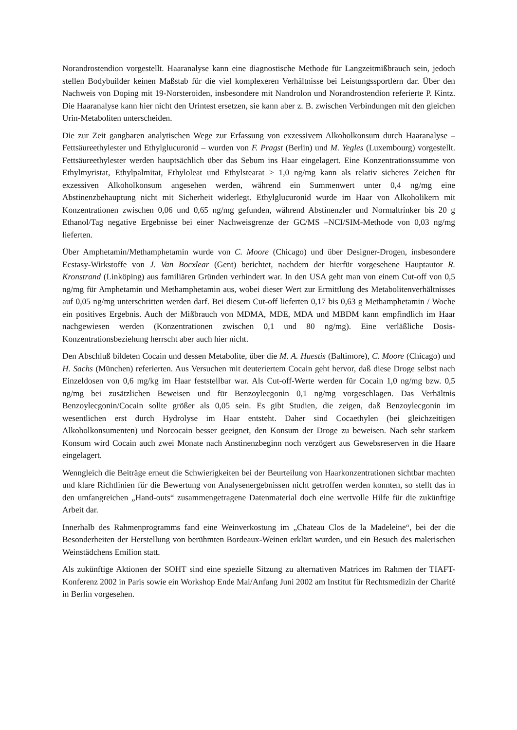Norandrostendion vorgestellt. Haaranalyse kann eine diagnostische Methode für Langzeitmißbrauch sein, jedoch stellen Bodybuilder keinen Maßstab für die viel komplexeren Verhältnisse bei Leistungssportlern dar. Über den Nachweis von Doping mit 19-Norsteroiden, insbesondere mit Nandrolon und Norandrostendion referierte P. Kintz. Die Haaranalyse kann hier nicht den Urintest ersetzen, sie kann aber z. B. zwischen Verbindungen mit den gleichen Urin-Metaboliten unterscheiden.
Die zur Zeit gangbaren analytischen Wege zur Erfassung von exzessivem Alkoholkonsum durch Haaranalyse – Fettsäureethylester und Ethylglucuronid – wurden von F. Pragst (Berlin) und M. Yegles (Luxembourg) vorgestellt. Fettsäureethylester werden hauptsächlich über das Sebum ins Haar eingelagert. Eine Konzentrationssumme von Ethylmyristat, Ethylpalmitat, Ethyloleat und Ethylstearat > 1,0 ng/mg kann als relativ sicheres Zeichen für exzessiven Alkoholkonsum angesehen werden, während ein Summenwert unter 0,4 ng/mg eine Abstinenzbehauptung nicht mit Sicherheit widerlegt. Ethylglucuronid wurde im Haar von Alkoholikern mit Konzentrationen zwischen 0,06 und 0,65 ng/mg gefunden, während Abstinenzler und Normaltrinker bis 20 g Ethanol/Tag negative Ergebnisse bei einer Nachweisgrenze der GC/MS –NCI/SIM-Methode von 0,03 ng/mg lieferten.
Über Amphetamin/Methamphetamin wurde von C. Moore (Chicago) und über Designer-Drogen, insbesondere Ecstasy-Wirkstoffe von J. Van Bocxlear (Gent) berichtet, nachdem der hierfür vorgesehene Hauptautor R. Kronstrand (Linköping) aus familiären Gründen verhindert war. In den USA geht man von einem Cut-off von 0,5 ng/mg für Amphetamin und Methamphetamin aus, wobei dieser Wert zur Ermittlung des Metabolitenverhältnisses auf 0,05 ng/mg unterschritten werden darf. Bei diesem Cut-off lieferten 0,17 bis 0,63 g Methamphetamin / Woche ein positives Ergebnis. Auch der Mißbrauch von MDMA, MDE, MDA und MBDM kann empfindlich im Haar nachgewiesen werden (Konzentrationen zwischen 0,1 und 80 ng/mg). Eine verläßliche Dosis-Konzentrationsbeziehung herrscht aber auch hier nicht.
Den Abschluß bildeten Cocain und dessen Metabolite, über die M. A. Huestis (Baltimore), C. Moore (Chicago) und H. Sachs (München) referierten. Aus Versuchen mit deuteriertem Cocain geht hervor, daß diese Droge selbst nach Einzeldosen von 0,6 mg/kg im Haar feststellbar war. Als Cut-off-Werte werden für Cocain 1,0 ng/mg bzw. 0,5 ng/mg bei zusätzlichen Beweisen und für Benzoylecgonin 0,1 ng/mg vorgeschlagen. Das Verhältnis Benzoylecgonin/Cocain sollte größer als 0,05 sein. Es gibt Studien, die zeigen, daß Benzoylecgonin im wesentlichen erst durch Hydrolyse im Haar entsteht. Daher sind Cocaethylen (bei gleichzeitigen Alkoholkonsumenten) und Norcocain besser geeignet, den Konsum der Droge zu beweisen. Nach sehr starkem Konsum wird Cocain auch zwei Monate nach Anstinenzbeginn noch verzögert aus Gewebsreserven in die Haare eingelagert.
Wenngleich die Beiträge erneut die Schwierigkeiten bei der Beurteilung von Haarkonzentrationen sichtbar machten und klare Richtlinien für die Bewertung von Analysenergebnissen nicht getroffen werden konnten, so stellt das in den umfangreichen „Hand-outs“ zusammengetragene Datenmaterial doch eine wertvolle Hilfe für die zukünftige Arbeit dar.
Innerhalb des Rahmenprogramms fand eine Weinverkostung im „Chateau Clos de la Madeleine“, bei der die Besonderheiten der Herstellung von berühmten Bordeaux-Weinen erklärt wurden, und ein Besuch des malerischen Weinstädchens Emilion statt.
Als zukünftige Aktionen der SOHT sind eine spezielle Sitzung zu alternativen Matrices im Rahmen der TIAFT-Konferenz 2002 in Paris sowie ein Workshop Ende Mai/Anfang Juni 2002 am Institut für Rechtsmedizin der Charité in Berlin vorgesehen.